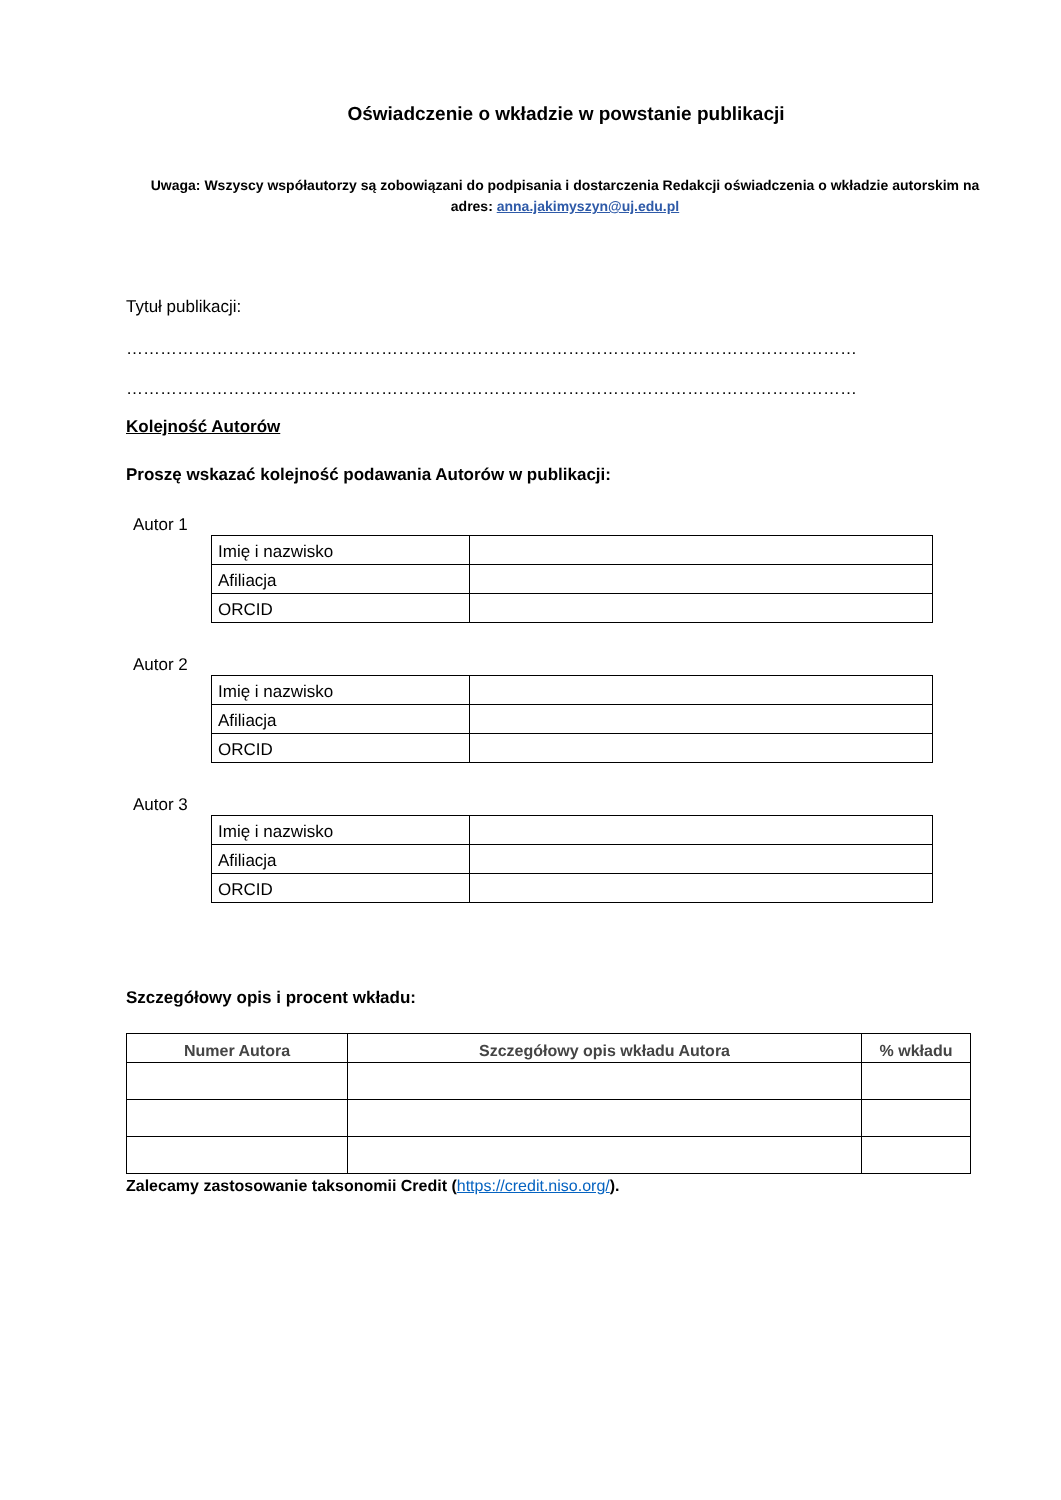Oświadczenie o wkładzie w powstanie publikacji
Uwaga: Wszyscy współautorzy są zobowiązani do podpisania i dostarczenia Redakcji oświadczenia o wkładzie autorskim na adres: anna.jakimyszyn@uj.edu.pl
Tytuł publikacji:
…………………………………………………………………………………………………………………………………………
…………………………………………………………………………………………………………………………………………
Kolejność Autorów
Proszę wskazać kolejność podawania Autorów w publikacji:
Autor 1
| Imię i nazwisko | |
| Afiliacja | |
| ORCID | |
Autor 2
| Imię i nazwisko | |
| Afiliacja | |
| ORCID | |
Autor 3
| Imię i nazwisko | |
| Afiliacja | |
| ORCID | |
Szczegółowy opis i procent wkładu:
| Numer Autora | Szczegółowy opis wkładu Autora | % wkładu |
| --- | --- | --- |
Zalecamy zastosowanie taksonomii Credit (https://credit.niso.org/).